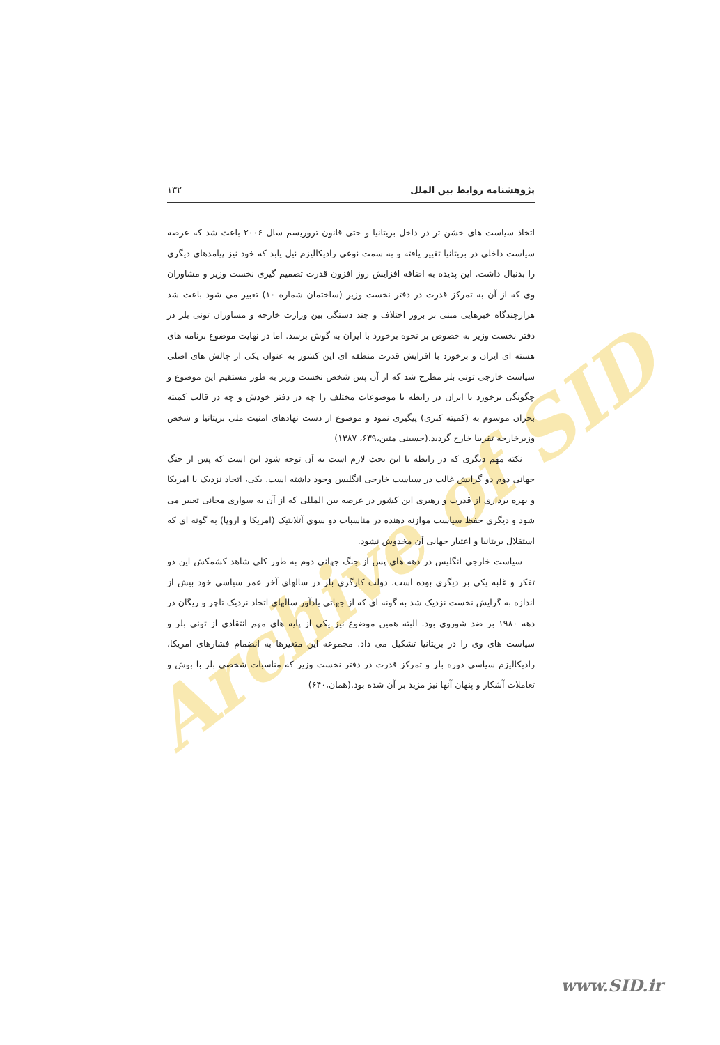Archive of SID
پژوهشنامه روابط بین الملل ۱۳۲
اتخاذ سیاست های خشن تر در داخل بریتانیا و حتی قانون تروریسم سال ۲۰۰۶ باعث شد که عرصه سیاست داخلی در بریتانیا تغییر یافته و به سمت نوعی رادیکالیزم نیل یابد که خود نیز پیامدهای دیگری را بدنبال داشت. این پدیده به اضافه افزایش روز افزون قدرت تصمیم گیری نخست وزیر و مشاوران وی که از آن به تمرکز قدرت در دفتر نخست وزیر (ساختمان شماره ۱۰) تعبیر می شود باعث شد هرازچندگاه خبرهایی مبنی بر بروز اختلاف و چند دستگی بین وزارت خارجه و مشاوران تونی بلر در دفتر نخست وزیر به خصوص بر نحوه برخورد با ایران به گوش برسد. اما در نهایت موضوع برنامه های هسته ای ایران و برخورد با افزایش قدرت منطقه ای این کشور به عنوان یکی از چالش های اصلی سیاست خارجی تونی بلر مطرح شد که از آن پس شخص نخست وزیر به طور مستقیم این موضوع و چگونگی برخورد با ایران در رابطه با موضوعات مختلف را چه در دفتر خودش و چه در قالب کمیته بحران موسوم به (کمیته کبری) پیگیری نمود و موضوع از دست نهادهای امنیت ملی بریتانیا و شخص وزیرخارجه تقریبا خارج گردید.(حسینی متین،۶۳۹، ۱۳۸۷)
نکته مهم دیگری که در رابطه با این بحث لازم است به آن توجه شود این است که پس از جنگ جهانی دوم دو گرایش غالب در سیاست خارجی انگلیس وجود داشته است. یکی، اتحاد نزدیک با امریکا و بهره برداری از قدرت و رهبری این کشور در عرصه بین المللی که از آن به سواری مجانی تعبیر می شود و دیگری حفظ سیاست موازنه دهنده در مناسبات دو سوی آتلانتیک (امریکا و اروپا) به گونه ای که استقلال بریتانیا و اعتبار جهانی آن مخدوش نشود.
سیاست خارجی انگلیس در دهه های پس از جنگ جهانی دوم به طور کلی شاهد کشمکش این دو تفکر و غلبه یکی بر دیگری بوده است. دولت کارگری بلر در سالهای آخر عمر سیاسی خود بیش از اندازه به گرایش نخست نزدیک شد به گونه ای که از جهاتی یادآور سالهای اتحاد نزدیک تاچر و ریگان در دهه ۱۹۸۰ بر ضد شوروی بود. البته همین موضوع نیز یکی از پایه های مهم انتقادی از تونی بلر و سیاست های وی را در بریتانیا تشکیل می داد. مجموعه این متغیرها به انضمام فشارهای امریکا، رادیکالیزم سیاسی دوره بلر و تمرکز قدرت در دفتر نخست وزیر که مناسبات شخصی بلر با بوش و تعاملات آشکار و پنهان آنها نیز مزید بر آن شده بود.(همان،۶۴۰)
www.SID.ir